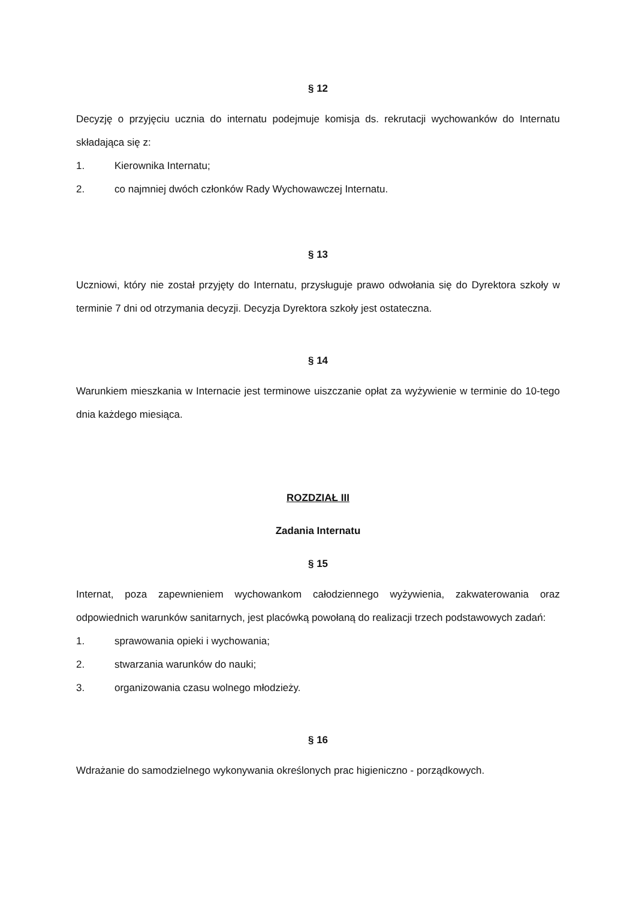§ 12
Decyzję o przyjęciu ucznia do internatu podejmuje komisja ds. rekrutacji wychowanków do Internatu składająca się z:
1. Kierownika Internatu;
2. co najmniej dwóch członków Rady Wychowawczej Internatu.
§ 13
Uczniowi, który nie został przyjęty do Internatu, przysługuje prawo odwołania się do Dyrektora szkoły w terminie 7 dni od otrzymania decyzji. Decyzja Dyrektora szkoły jest ostateczna.
§ 14
Warunkiem mieszkania w Internacie jest terminowe uiszczanie opłat za wyżywienie w terminie do 10-tego dnia każdego miesiąca.
ROZDZIAŁ III
Zadania Internatu
§ 15
Internat, poza zapewnieniem wychowankom całodziennego wyżywienia, zakwaterowania oraz odpowiednich warunków sanitarnych, jest placówką powołaną do realizacji trzech podstawowych zadań:
1. sprawowania opieki i wychowania;
2. stwarzania warunków do nauki;
3. organizowania czasu wolnego młodzieży.
§ 16
Wdrażanie do samodzielnego wykonywania określonych prac higieniczno - porządkowych.